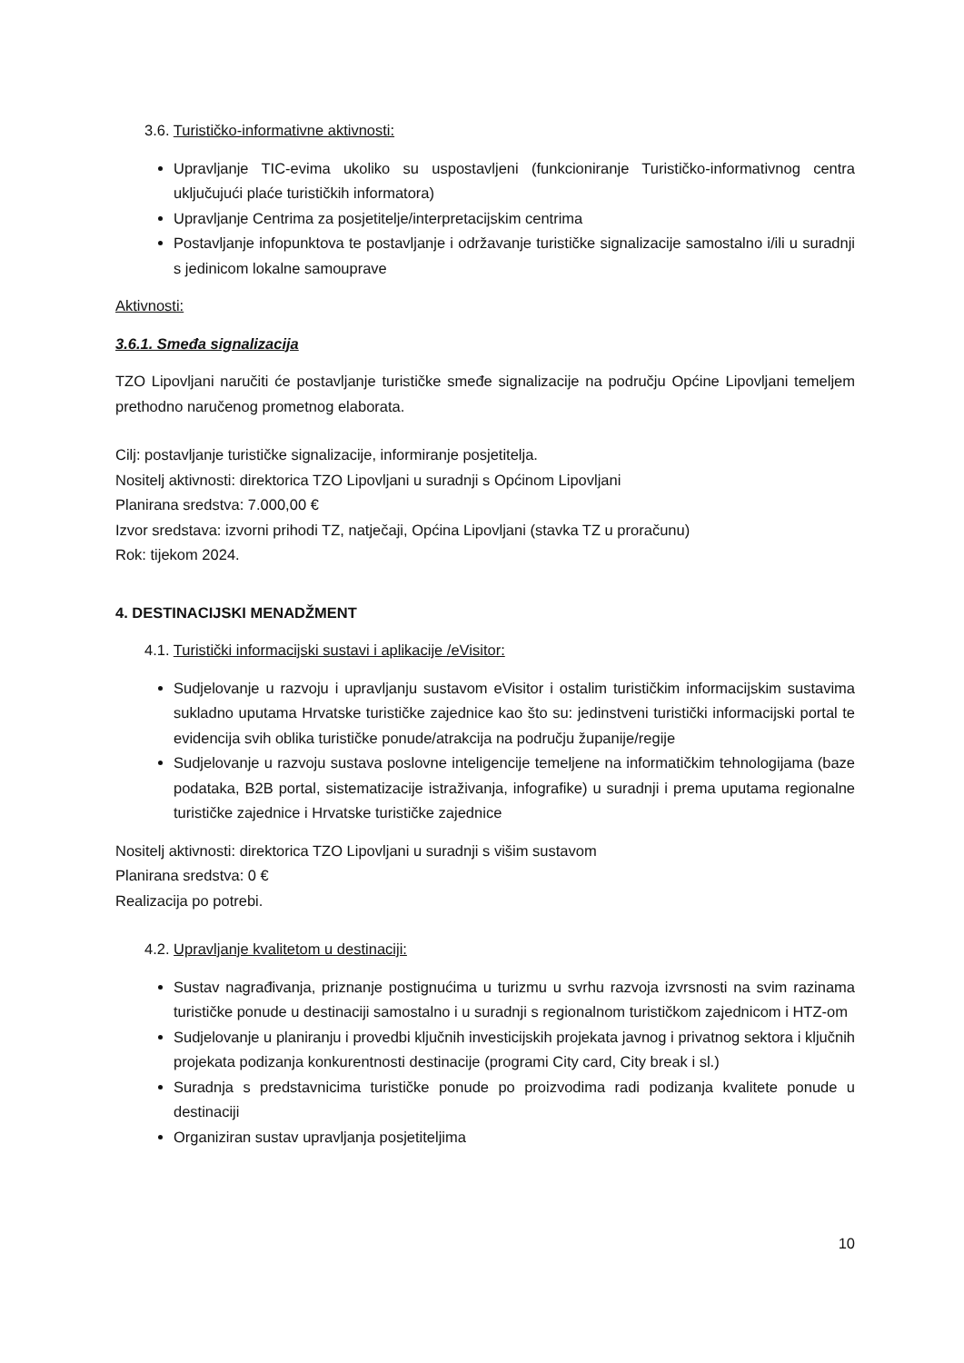3.6. Turističko-informativne aktivnosti:
Upravljanje TIC-evima ukoliko su uspostavljeni (funkcioniranje Turističko-informativnog centra uključujući plaće turističkih informatora)
Upravljanje Centrima za posjetitelje/interpretacijskim centrima
Postavljanje infopunktova te postavljanje i održavanje turističke signalizacije samostalno i/ili u suradnji s jedinicom lokalne samouprave
Aktivnosti:
3.6.1. Smeđa signalizacija
TZO Lipovljani naručiti će postavljanje turističke smeđe signalizacije na području Općine Lipovljani temeljem prethodno naručenog prometnog elaborata.
Cilj: postavljanje turističke signalizacije, informiranje posjetitelja.
Nositelj aktivnosti: direktorica TZO Lipovljani u suradnji s Općinom Lipovljani
Planirana sredstva: 7.000,00 €
Izvor sredstava: izvorni prihodi TZ, natječaji, Općina Lipovljani (stavka TZ u proračunu)
Rok: tijekom 2024.
4. DESTINACIJSKI MENADŽMENT
4.1. Turistički informacijski sustavi i aplikacije /eVisitor:
Sudjelovanje u razvoju i upravljanju sustavom eVisitor i ostalim turističkim informacijskim sustavima sukladno uputama Hrvatske turističke zajednice kao što su: jedinstveni turistički informacijski portal te evidencija svih oblika turističke ponude/atrakcija na području županije/regije
Sudjelovanje u razvoju sustava poslovne inteligencije temeljene na informatičkim tehnologijama (baze podataka, B2B portal, sistematizacije istraživanja, infografike) u suradnji i prema uputama regionalne turističke zajednice i Hrvatske turističke zajednice
Nositelj aktivnosti: direktorica TZO Lipovljani u suradnji s višim sustavom
Planirana sredstva: 0 €
Realizacija po potrebi.
4.2. Upravljanje kvalitetom u destinaciji:
Sustav nagrađivanja, priznanje postignućima u turizmu u svrhu razvoja izvrsnosti na svim razinama turističke ponude u destinaciji samostalno i u suradnji s regionalnom turističkom zajednicom i HTZ-om
Sudjelovanje u planiranju i provedbi ključnih investicijskih projekata javnog i privatnog sektora i ključnih projekata podizanja konkurentnosti destinacije (programi City card, City break i sl.)
Suradnja s predstavnicima turističke ponude po proizvodima radi podizanja kvalitete ponude u destinaciji
Organiziran sustav upravljanja posjetiteljima
10